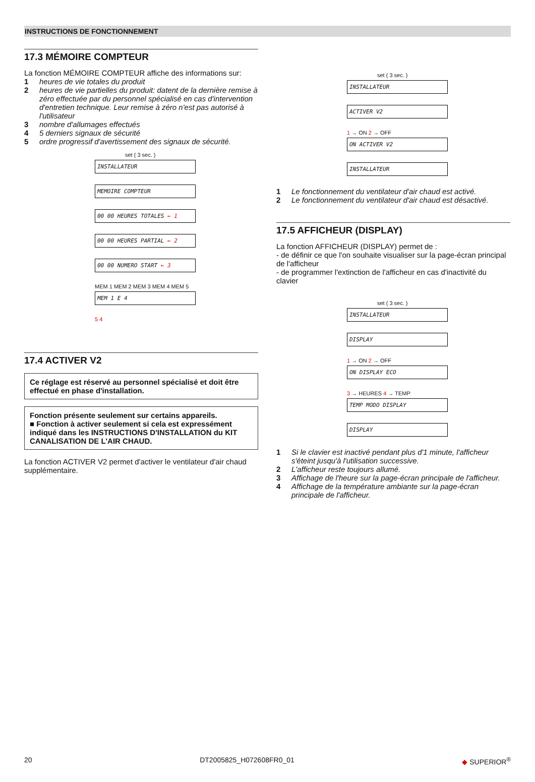INSTRUCTIONS DE FONCTIONNEMENT
17.3 MÉMOIRE COMPTEUR
La fonction MÉMOIRE COMPTEUR affiche des informations sur:
1 heures de vie totales du produit
2 heures de vie partielles du produit: datent de la dernière remise à zéro effectuée par du personnel spécialisé en cas d'intervention d'entretien technique. Leur remise à zéro n'est pas autorisé à l'utilisateur
3 nombre d'allumages effectués
4 5 derniers signaux de sécurité
5 ordre progressif d'avertissement des signaux de sécurité.
set ( 3 sec. )
INSTALLATEUR
MEMOIRE COMPTEUR
00 00 HEURES TOTALES ← 1
00 00 HEURES PARTIAL ← 2
00 00 NUMERO START ← 3
MEM 1 MEM 2 MEM 3 MEM 4 MEM 5
MEM 1 E 4
5 4
17.4 ACTIVER V2
Ce réglage est réservé au personnel spécialisé et doit être effectué en phase d'installation.
Fonction présente seulement sur certains appareils.
■ Fonction à activer seulement si cela est expressément indiqué dans les INSTRUCTIONS D'INSTALLATION du KIT CANALISATION DE L'AIR CHAUD.
La fonction ACTIVER V2 permet d'activer le ventilateur d'air chaud supplémentaire.
set ( 3 sec. )
INSTALLATEUR
ACTIVER V2
1 → ON 2 → OFF
ON ACTIVER V2
INSTALLATEUR
1 Le fonctionnement du ventilateur d'air chaud est activé.
2 Le fonctionnement du ventilateur d'air chaud est désactivé.
17.5 AFFICHEUR (DISPLAY)
La fonction AFFICHEUR (DISPLAY) permet de :
- de définir ce que l'on souhaite visualiser sur la page-écran principal de l'afficheur
- de programmer l'extinction de l'afficheur en cas d'inactivité du clavier
set ( 3 sec. )
INSTALLATEUR
DISPLAY
1 → ON 2 → OFF
ON DISPLAY ECO
3 → HEURES 4 → TEMP
TEMP MODO DISPLAY
DISPLAY
1 Si le clavier est inactivé pendant plus d'1 minute, l'afficheur s'éteint jusqu'à l'utilisation successive.
2 L'afficheur reste toujours allumé.
3 Affichage de l'heure sur la page-écran principale de l'afficheur.
4 Affichage de la température ambiante sur la page-écran principale de l'afficheur.
20 DT2005825_H072608FR0_01 ◆ SUPERIOR<sup>®</sup>